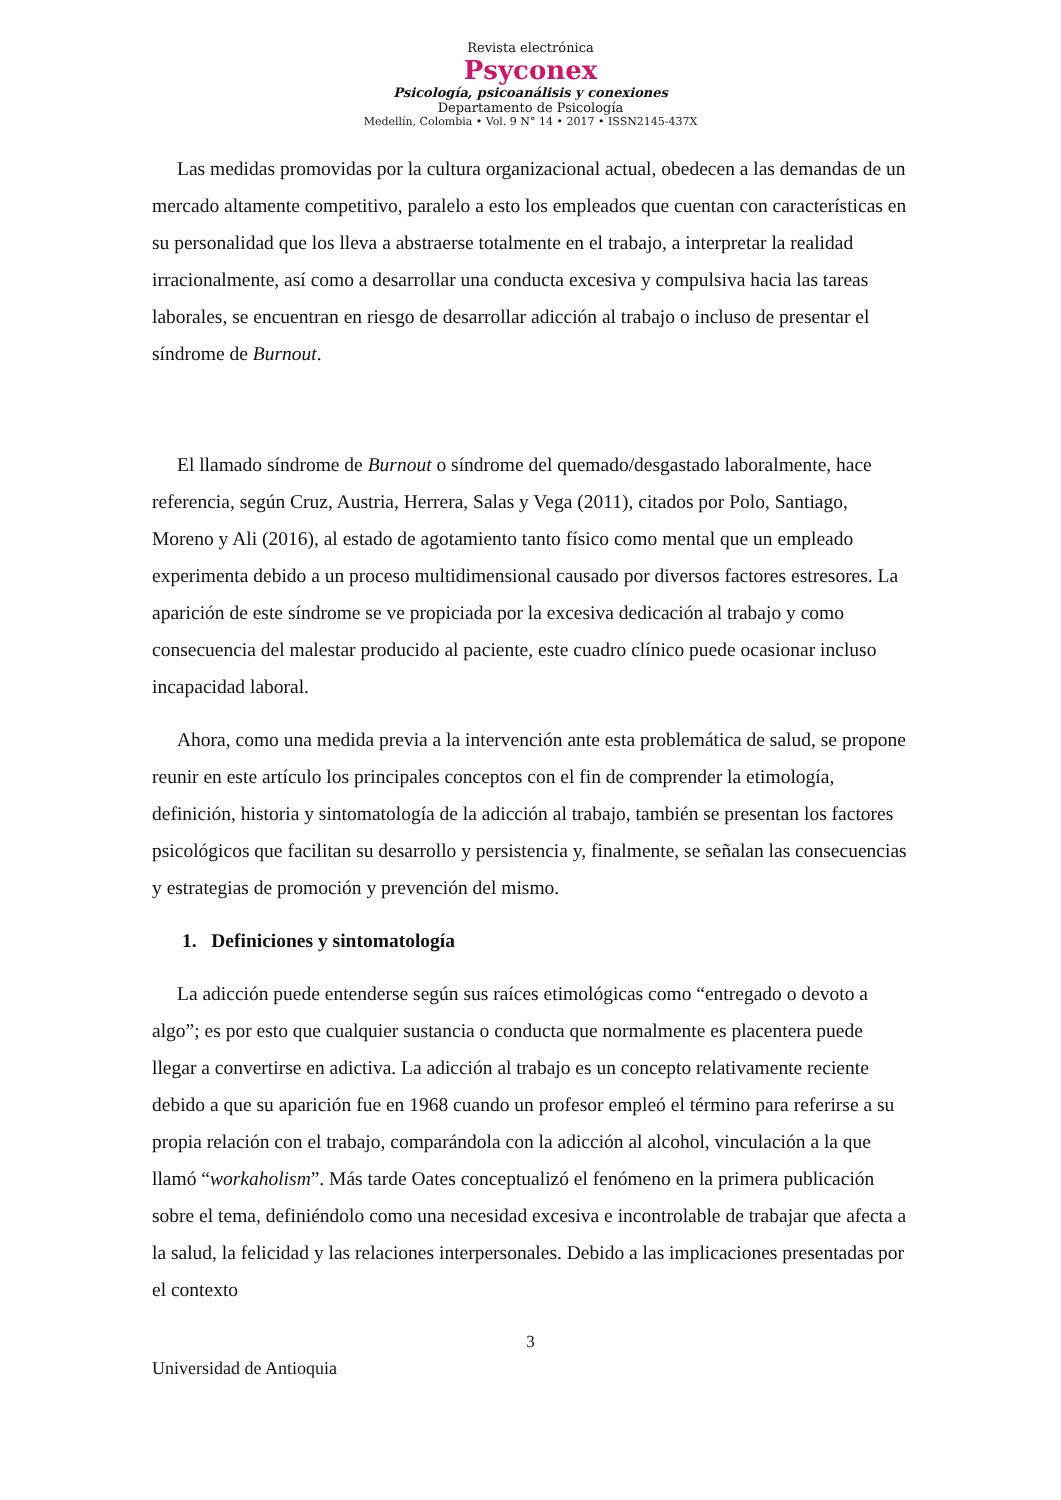Revista electrónica
Psyconex
Psicología, psicoanálisis y conexiones
Departamento de Psicología
Medellín, Colombia • Vol. 9 N° 14 • 2017 • ISSN2145-437X
Las medidas promovidas por la cultura organizacional actual, obedecen a las demandas de un mercado altamente competitivo, paralelo a esto los empleados que cuentan con características en su personalidad que los lleva a abstraerse totalmente en el trabajo, a interpretar la realidad irracionalmente, así como a desarrollar una conducta excesiva y compulsiva hacia las tareas laborales, se encuentran en riesgo de desarrollar adicción al trabajo o incluso de presentar el síndrome de Burnout.
El llamado síndrome de Burnout o síndrome del quemado/desgastado laboralmente, hace referencia, según Cruz, Austria, Herrera, Salas y Vega (2011), citados por Polo, Santiago, Moreno y Ali (2016), al estado de agotamiento tanto físico como mental que un empleado experimenta debido a un proceso multidimensional causado por diversos factores estresores. La aparición de este síndrome se ve propiciada por la excesiva dedicación al trabajo y como consecuencia del malestar producido al paciente, este cuadro clínico puede ocasionar incluso incapacidad laboral.
Ahora, como una medida previa a la intervención ante esta problemática de salud, se propone reunir en este artículo los principales conceptos con el fin de comprender la etimología, definición, historia y sintomatología de la adicción al trabajo, también se presentan los factores psicológicos que facilitan su desarrollo y persistencia y, finalmente, se señalan las consecuencias y estrategias de promoción y prevención del mismo.
1. Definiciones y sintomatología
La adicción puede entenderse según sus raíces etimológicas como “entregado o devoto a algo”; es por esto que cualquier sustancia o conducta que normalmente es placentera puede llegar a convertirse en adictiva. La adicción al trabajo es un concepto relativamente reciente debido a que su aparición fue en 1968 cuando un profesor empleó el término para referirse a su propia relación con el trabajo, comparándola con la adicción al alcohol, vinculación a la que llamó “workaholism”. Más tarde Oates conceptualizó el fenómeno en la primera publicación sobre el tema, definiéndolo como una necesidad excesiva e incontrolable de trabajar que afecta a la salud, la felicidad y las relaciones interpersonales. Debido a las implicaciones presentadas por el contexto
3
Universidad de Antioquia